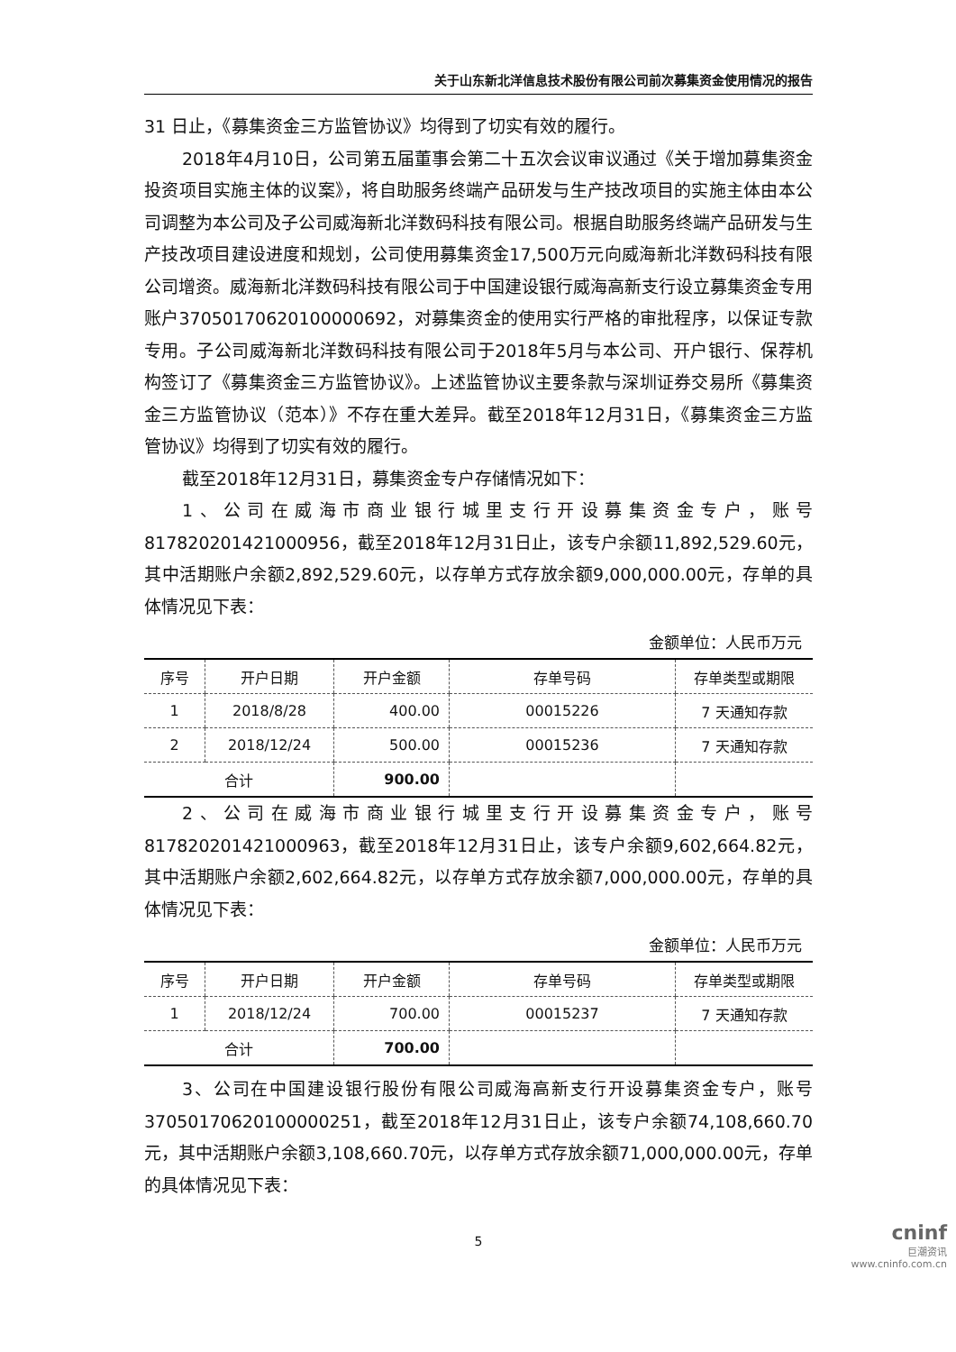关于山东新北洋信息技术股份有限公司前次募集资金使用情况的报告
31 日止，《募集资金三方监管协议》均得到了切实有效的履行。
2018年4月10日，公司第五届董事会第二十五次会议审议通过《关于增加募集资金投资项目实施主体的议案》，将自助服务终端产品研发与生产技改项目的实施主体由本公司调整为本公司及子公司威海新北洋数码科技有限公司。根据自助服务终端产品研发与生产技改项目建设进度和规划，公司使用募集资金17,500万元向威海新北洋数码科技有限公司增资。威海新北洋数码科技有限公司于中国建设银行威海高新支行设立募集资金专用账户37050170620100000692，对募集资金的使用实行严格的审批程序，以保证专款专用。子公司威海新北洋数码科技有限公司于2018年5月与本公司、开户银行、保荐机构签订了《募集资金三方监管协议》。上述监管协议主要条款与深圳证券交易所《募集资金三方监管协议（范本）》不存在重大差异。截至2018年12月31日，《募集资金三方监管协议》均得到了切实有效的履行。
截至2018年12月31日，募集资金专户存储情况如下：
1、公司在威海市商业银行城里支行开设募集资金专户，账号817820201421000956，截至2018年12月31日止，该专户余额11,892,529.60元，其中活期账户余额2,892,529.60元，以存单方式存放余额9,000,000.00元，存单的具体情况见下表：
金额单位：人民币万元
| 序号 | 开户日期 | 开户金额 | 存单号码 | 存单类型或期限 |
| --- | --- | --- | --- | --- |
| 1 | 2018/8/28 | 400.00 | 00015226 | 7 天通知存款 |
| 2 | 2018/12/24 | 500.00 | 00015236 | 7 天通知存款 |
| 合计 | | 900.00 | | |
2、公司在威海市商业银行城里支行开设募集资金专户，账号817820201421000963，截至2018年12月31日止，该专户余额9,602,664.82元，其中活期账户余额2,602,664.82元，以存单方式存放余额7,000,000.00元，存单的具体情况见下表：
金额单位：人民币万元
| 序号 | 开户日期 | 开户金额 | 存单号码 | 存单类型或期限 |
| --- | --- | --- | --- | --- |
| 1 | 2018/12/24 | 700.00 | 00015237 | 7 天通知存款 |
| 合计 | | 700.00 | | |
3、公司在中国建设银行股份有限公司威海高新支行开设募集资金专户，账号37050170620100000251，截至2018年12月31日止，该专户余额74,108,660.70元，其中活期账户余额3,108,660.70元，以存单方式存放余额71,000,000.00元，存单的具体情况见下表：
5
cninf
巨潮资讯
www.cninfo.com.cn